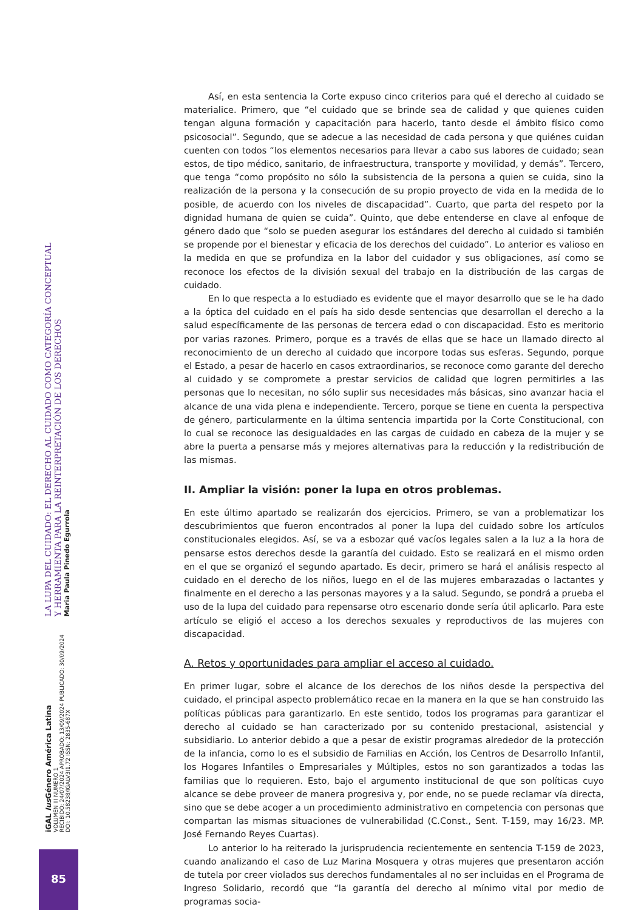LA LUPA DEL CUIDADO: EL DERECHO AL CUIDADO COMO CATEGORÍA CONCEPTUAL
Y HERRAMIENTA PARA LA REINTERPRETACIÓN DE LOS DERECHOS
Maria Paula Pinedo Egurrola
iGAL Ius Género América Latina
VOLUMEN III NUMERO 1
RECIBIDO: 24/07/2024 APROBADO: 13/09/2024 PUBLICADO: 30/09/2024
DOI: 10.58238/IGALV3I1.72 ISSN: 2835-687X
85
Así, en esta sentencia la Corte expuso cinco criterios para qué el derecho al cuidado se materialice. Primero, que “el cuidado que se brinde sea de calidad y que quienes cuiden tengan alguna formación y capacitación para hacerlo, tanto desde el ámbito físico como psicosocial”. Segundo, que se adecue a las necesidad de cada persona y que quiénes cuidan cuenten con todos “los elementos necesarios para llevar a cabo sus labores de cuidado; sean estos, de tipo médico, sanitario, de infraestructura, transporte y movilidad, y demás”. Tercero, que tenga “como propósito no sólo la subsistencia de la persona a quien se cuida, sino la realización de la persona y la consecución de su propio proyecto de vida en la medida de lo posible, de acuerdo con los niveles de discapacidad”. Cuarto, que parta del respeto por la dignidad humana de quien se cuida”. Quinto, que debe entenderse en clave al enfoque de género dado que “solo se pueden asegurar los estándares del derecho al cuidado si también se propende por el bienestar y eficacia de los derechos del cuidado”. Lo anterior es valioso en la medida en que se profundiza en la labor del cuidador y sus obligaciones, así como se reconoce los efectos de la división sexual del trabajo en la distribución de las cargas de cuidado.
En lo que respecta a lo estudiado es evidente que el mayor desarrollo que se le ha dado a la óptica del cuidado en el país ha sido desde sentencias que desarrollan el derecho a la salud específicamente de las personas de tercera edad o con discapacidad. Esto es meritorio por varias razones. Primero, porque es a través de ellas que se hace un llamado directo al reconocimiento de un derecho al cuidado que incorpore todas sus esferas. Segundo, porque el Estado, a pesar de hacerlo en casos extraordinarios, se reconoce como garante del derecho al cuidado y se compromete a prestar servicios de calidad que logren permitirles a las personas que lo necesitan, no sólo suplir sus necesidades más básicas, sino avanzar hacia el alcance de una vida plena e independiente. Tercero, porque se tiene en cuenta la perspectiva de género, particularmente en la última sentencia impartida por la Corte Constitucional, con lo cual se reconoce las desigualdades en las cargas de cuidado en cabeza de la mujer y se abre la puerta a pensarse más y mejores alternativas para la reducción y la redistribución de las mismas.
II. Ampliar la visión: poner la lupa en otros problemas.
En este último apartado se realizarán dos ejercicios. Primero, se van a problematizar los descubrimientos que fueron encontrados al poner la lupa del cuidado sobre los artículos constitucionales elegidos. Así, se va a esbozar qué vacíos legales salen a la luz a la hora de pensarse estos derechos desde la garantía del cuidado. Esto se realizará en el mismo orden en el que se organizó el segundo apartado. Es decir, primero se hará el análisis respecto al cuidado en el derecho de los niños, luego en el de las mujeres embarazadas o lactantes y finalmente en el derecho a las personas mayores y a la salud. Segundo, se pondrá a prueba el uso de la lupa del cuidado para repensarse otro escenario donde sería útil aplicarlo. Para este artículo se eligió el acceso a los derechos sexuales y reproductivos de las mujeres con discapacidad.
A. Retos y oportunidades para ampliar el acceso al cuidado.
En primer lugar, sobre el alcance de los derechos de los niños desde la perspectiva del cuidado, el principal aspecto problemático recae en la manera en la que se han construido las políticas públicas para garantizarlo. En este sentido, todos los programas para garantizar el derecho al cuidado se han caracterizado por su contenido prestacional, asistencial y subsidiario. Lo anterior debido a que a pesar de existir programas alrededor de la protección de la infancia, como lo es el subsidio de Familias en Acción, los Centros de Desarrollo Infantil, los Hogares Infantiles o Empresariales y Múltiples, estos no son garantizados a todas las familias que lo requieren. Esto, bajo el argumento institucional de que son políticas cuyo alcance se debe proveer de manera progresiva y, por ende, no se puede reclamar vía directa, sino que se debe acoger a un procedimiento administrativo en competencia con personas que compartan las mismas situaciones de vulnerabilidad (C.Const., Sent. T-159, may 16/23. MP. José Fernando Reyes Cuartas).
Lo anterior lo ha reiterado la jurisprudencia recientemente en sentencia T-159 de 2023, cuando analizando el caso de Luz Marina Mosquera y otras mujeres que presentaron acción de tutela por creer violados sus derechos fundamentales al no ser incluidas en el Programa de Ingreso Solidario, recordó que “la garantía del derecho al mínimo vital por medio de programas socia-